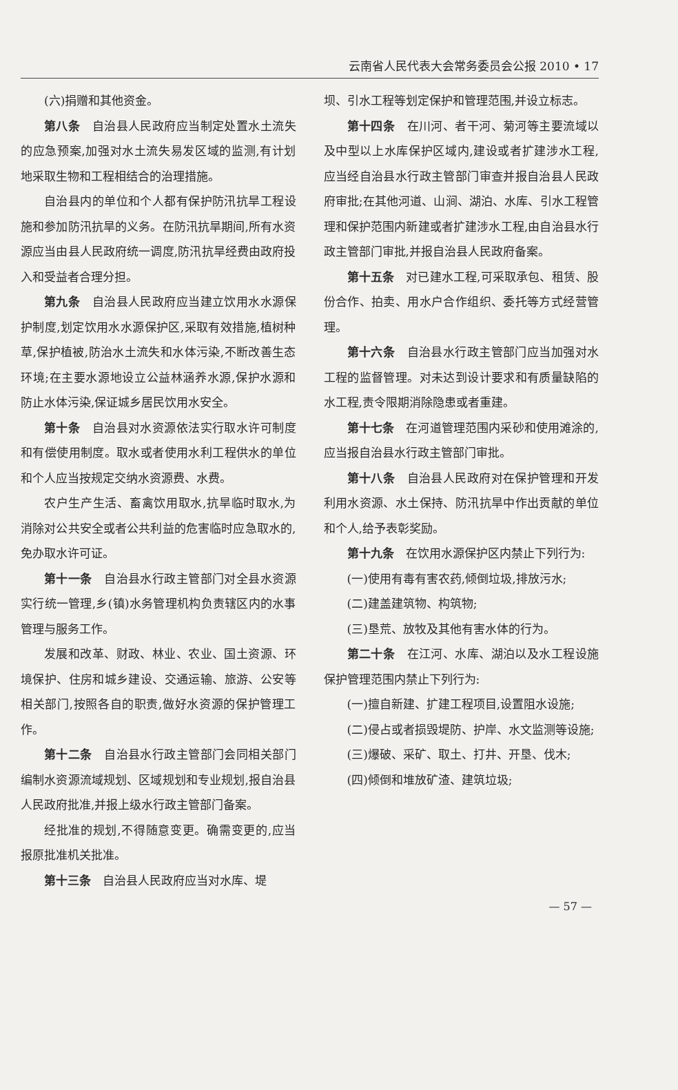云南省人民代表大会常务委员会公报 2010 • 17
(六)捐赠和其他资金。
第八条　自治县人民政府应当制定处置水土流失的应急预案,加强对水土流失易发区域的监测,有计划地采取生物和工程相结合的治理措施。
自治县内的单位和个人都有保护防汛抗旱工程设施和参加防汛抗旱的义务。在防汛抗旱期间,所有水资源应当由县人民政府统一调度,防汛抗旱经费由政府投入和受益者合理分担。
第九条　自治县人民政府应当建立饮用水水源保护制度,划定饮用水水源保护区,采取有效措施,植树种草,保护植被,防治水土流失和水体污染,不断改善生态环境;在主要水源地设立公益林涵养水源,保护水源和防止水体污染,保证城乡居民饮用水安全。
第十条　自治县对水资源依法实行取水许可制度和有偿使用制度。取水或者使用水利工程供水的单位和个人应当按规定交纳水资源费、水费。
农户生产生活、畜禽饮用取水,抗旱临时取水,为消除对公共安全或者公共利益的危害临时应急取水的,免办取水许可证。
第十一条　自治县水行政主管部门对全县水资源实行统一管理,乡(镇)水务管理机构负责辖区内的水事管理与服务工作。
发展和改革、财政、林业、农业、国土资源、环境保护、住房和城乡建设、交通运输、旅游、公安等相关部门,按照各自的职责,做好水资源的保护管理工作。
第十二条　自治县水行政主管部门会同相关部门编制水资源流域规划、区域规划和专业规划,报自治县人民政府批准,并报上级水行政主管部门备案。
经批准的规划,不得随意变更。确需变更的,应当报原批准机关批准。
第十三条　自治县人民政府应当对水库、堤
坝、引水工程等划定保护和管理范围,并设立标志。
第十四条　在川河、者干河、菊河等主要流域以及中型以上水库保护区域内,建设或者扩建涉水工程,应当经自治县水行政主管部门审查并报自治县人民政府审批;在其他河道、山涧、湖泊、水库、引水工程管理和保护范围内新建或者扩建涉水工程,由自治县水行政主管部门审批,并报自治县人民政府备案。
第十五条　对已建水工程,可采取承包、租赁、股份合作、拍卖、用水户合作组织、委托等方式经营管理。
第十六条　自治县水行政主管部门应当加强对水工程的监督管理。对未达到设计要求和有质量缺陷的水工程,责令限期消除隐患或者重建。
第十七条　在河道管理范围内采砂和使用滩涂的,应当报自治县水行政主管部门审批。
第十八条　自治县人民政府对在保护管理和开发利用水资源、水土保持、防汛抗旱中作出贡献的单位和个人,给予表彰奖励。
第十九条　在饮用水源保护区内禁止下列行为:
(一)使用有毒有害农药,倾倒垃圾,排放污水;
(二)建盖建筑物、构筑物;
(三)垦荒、放牧及其他有害水体的行为。
第二十条　在江河、水库、湖泊以及水工程设施保护管理范围内禁止下列行为:
(一)擅自新建、扩建工程项目,设置阻水设施;
(二)侵占或者损毁堤防、护岸、水文监测等设施;
(三)爆破、采矿、取土、打井、开垦、伐木;
(四)倾倒和堆放矿渣、建筑垃圾;
— 57 —